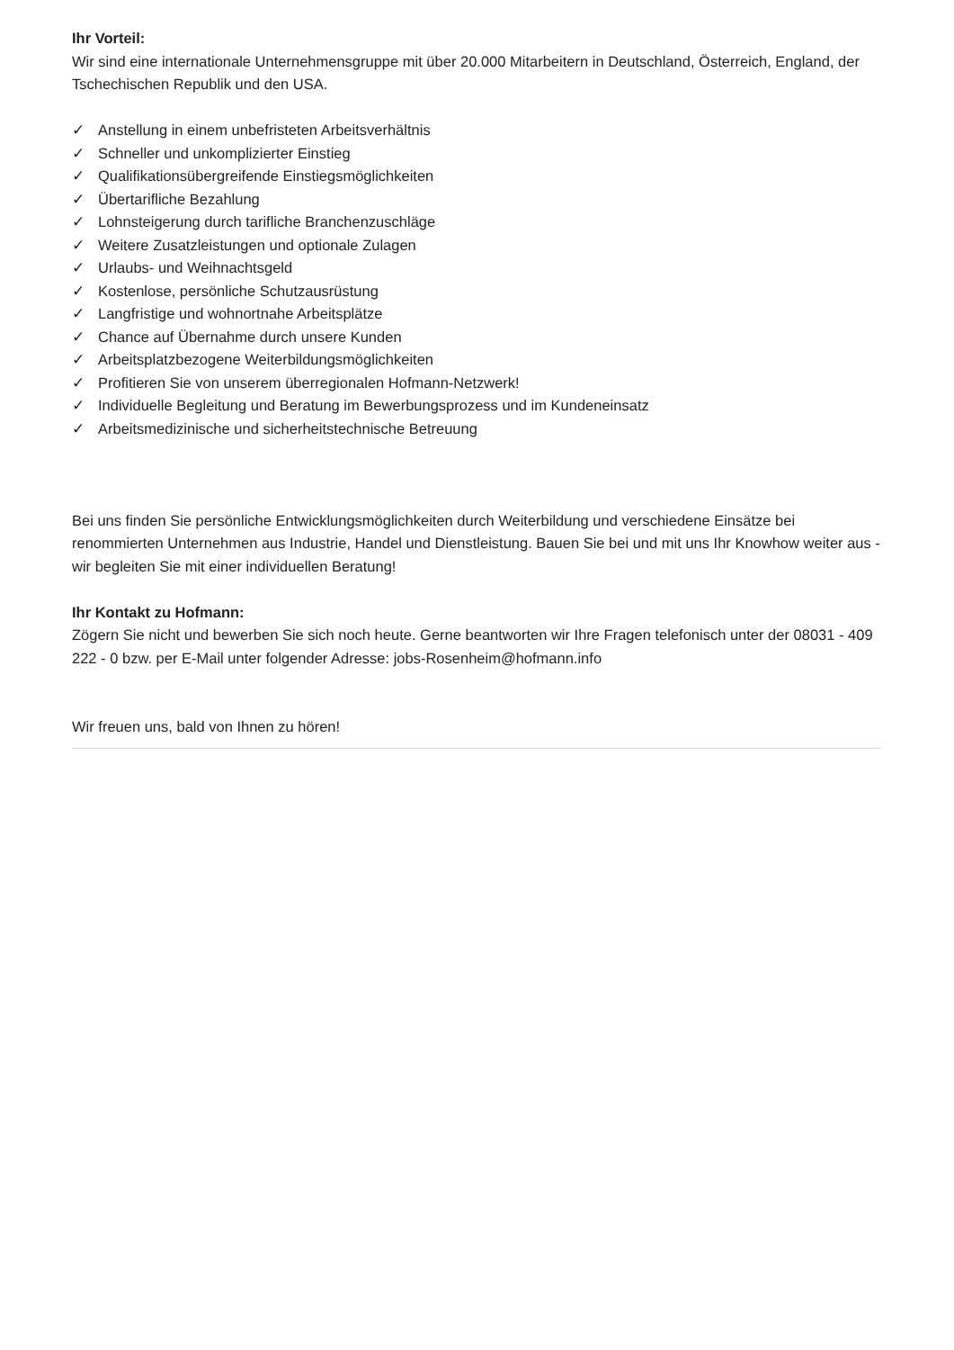Ihr Vorteil:
Wir sind eine internationale Unternehmensgruppe mit über 20.000 Mitarbeitern in Deutschland, Österreich, England, der Tschechischen Republik und den USA.
✓ Anstellung in einem unbefristeten Arbeitsverhältnis
✓ Schneller und unkomplizierter Einstieg
✓ Qualifikationsübergreifende Einstiegsmöglichkeiten
✓ Übertarifliche Bezahlung
✓ Lohnsteigerung durch tarifliche Branchenzuschläge
✓ Weitere Zusatzleistungen und optionale Zulagen
✓ Urlaubs- und Weihnachtsgeld
✓ Kostenlose, persönliche Schutzausrüstung
✓ Langfristige und wohnortnahe Arbeitsplätze
✓ Chance auf Übernahme durch unsere Kunden
✓ Arbeitsplatzbezogene Weiterbildungsmöglichkeiten
✓ Profitieren Sie von unserem überregionalen Hofmann-Netzwerk!
✓ Individuelle Begleitung und Beratung im Bewerbungsprozess und im Kundeneinsatz
✓ Arbeitsmedizinische und sicherheitstechnische Betreuung
Bei uns finden Sie persönliche Entwicklungsmöglichkeiten durch Weiterbildung und verschiedene Einsätze bei renommierten Unternehmen aus Industrie, Handel und Dienstleistung. Bauen Sie bei und mit uns Ihr Knowhow weiter aus - wir begleiten Sie mit einer individuellen Beratung!
Ihr Kontakt zu Hofmann:
Zögern Sie nicht und bewerben Sie sich noch heute. Gerne beantworten wir Ihre Fragen telefonisch unter der 08031 - 409 222 - 0 bzw. per E-Mail unter folgender Adresse: jobs-Rosenheim@hofmann.info
Wir freuen uns, bald von Ihnen zu hören!